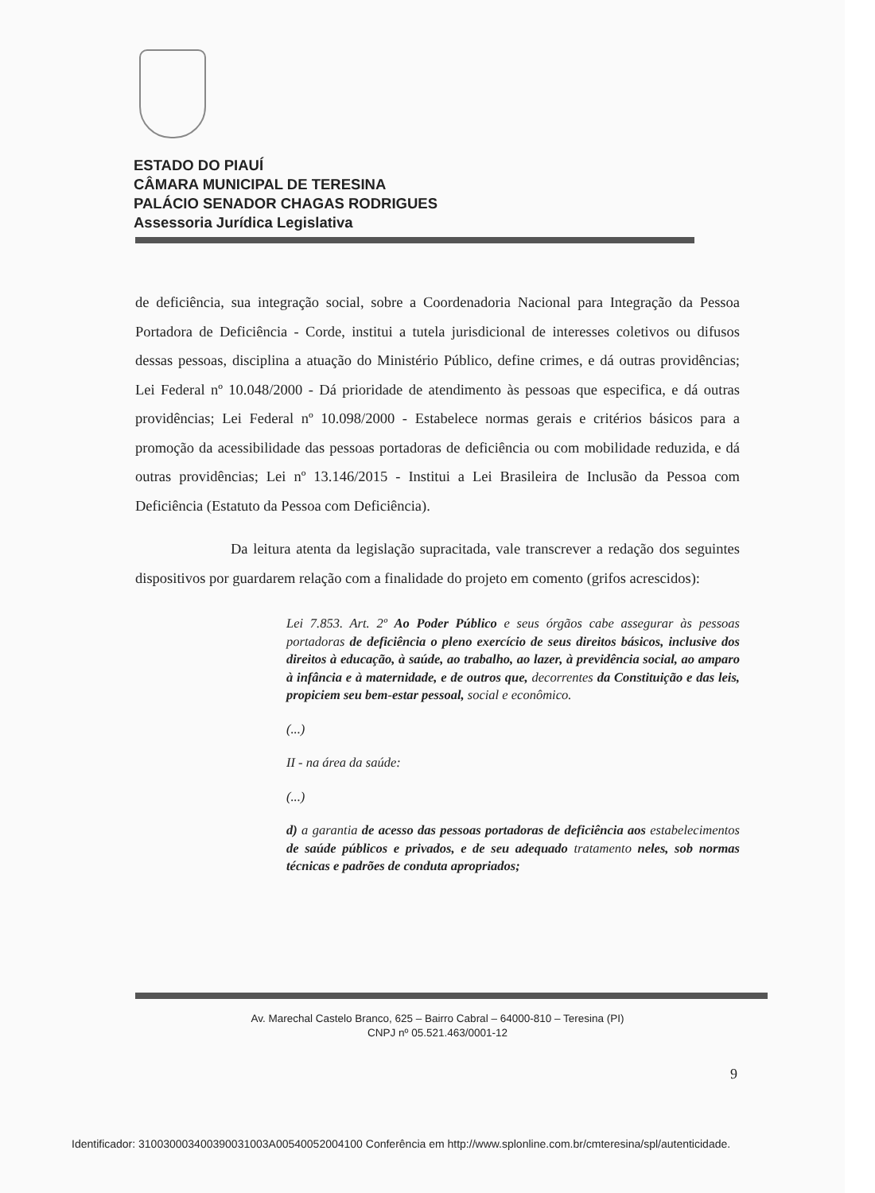ESTADO DO PIAUÍ
CÂMARA MUNICIPAL DE TERESINA
PALÁCIO SENADOR CHAGAS RODRIGUES
Assessoria Jurídica Legislativa
de deficiência, sua integração social, sobre a Coordenadoria Nacional para Integração da Pessoa Portadora de Deficiência - Corde, institui a tutela jurisdicional de interesses coletivos ou difusos dessas pessoas, disciplina a atuação do Ministério Público, define crimes, e dá outras providências; Lei Federal nº 10.048/2000 - Dá prioridade de atendimento às pessoas que especifica, e dá outras providências; Lei Federal nº 10.098/2000 - Estabelece normas gerais e critérios básicos para a promoção da acessibilidade das pessoas portadoras de deficiência ou com mobilidade reduzida, e dá outras providências; Lei nº 13.146/2015 - Institui a Lei Brasileira de Inclusão da Pessoa com Deficiência (Estatuto da Pessoa com Deficiência).
Da leitura atenta da legislação supracitada, vale transcrever a redação dos seguintes dispositivos por guardarem relação com a finalidade do projeto em comento (grifos acrescidos):
Lei 7.853. Art. 2º Ao Poder Público e seus órgãos cabe assegurar às pessoas portadoras de deficiência o pleno exercício de seus direitos básicos, inclusive dos direitos à educação, à saúde, ao trabalho, ao lazer, à previdência social, ao amparo à infância e à maternidade, e de outros que, decorrentes da Constituição e das leis, propiciem seu bem-estar pessoal, social e econômico.
(...)
II - na área da saúde:
(...)
d) a garantia de acesso das pessoas portadoras de deficiência aos estabelecimentos de saúde públicos e privados, e de seu adequado tratamento neles, sob normas técnicas e padrões de conduta apropriados;
Av. Marechal Castelo Branco, 625 – Bairro Cabral – 64000-810 – Teresina (PI)
CNPJ nº 05.521.463/0001-12
9
Identificador: 310030003400390031003A00540052004100 Conferência em http://www.splonline.com.br/cmteresina/spl/autenticidade.